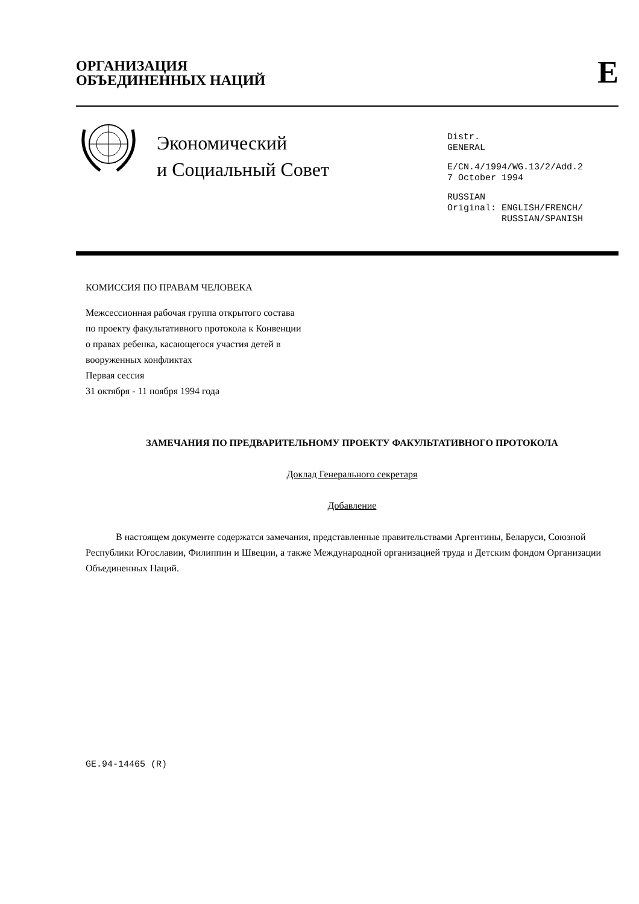ОРГАНИЗАЦИЯ
ОБЪЕДИНЕННЫХ НАЦИЙ
E
Экономический
и Социальный Совет
Distr.
GENERAL
E/CN.4/1994/WG.13/2/Add.2
7 October 1994
RUSSIAN
Original: ENGLISH/FRENCH/
RUSSIAN/SPANISH
КОМИССИЯ ПО ПРАВАМ ЧЕЛОВЕКА
Межсессионная рабочая группа открытого состава
по проекту факультативного протокола к Конвенции
о правах ребенка, касающегося участия детей в
вооруженных конфликтах
Первая сессия
31 октября - 11 ноября 1994 года
ЗАМЕЧАНИЯ ПО ПРЕДВАРИТЕЛЬНОМУ ПРОЕКТУ ФАКУЛЬТАТИВНОГО ПРОТОКОЛА
Доклад Генерального секретаря
Добавление
В настоящем документе содержатся замечания, представленные правительствами Аргентины, Беларуси, Союзной Республики Югославии, Филиппин и Швеции, а также Международной организацией труда и Детским фондом Организации Объединенных Наций.
GE.94-14465 (R)